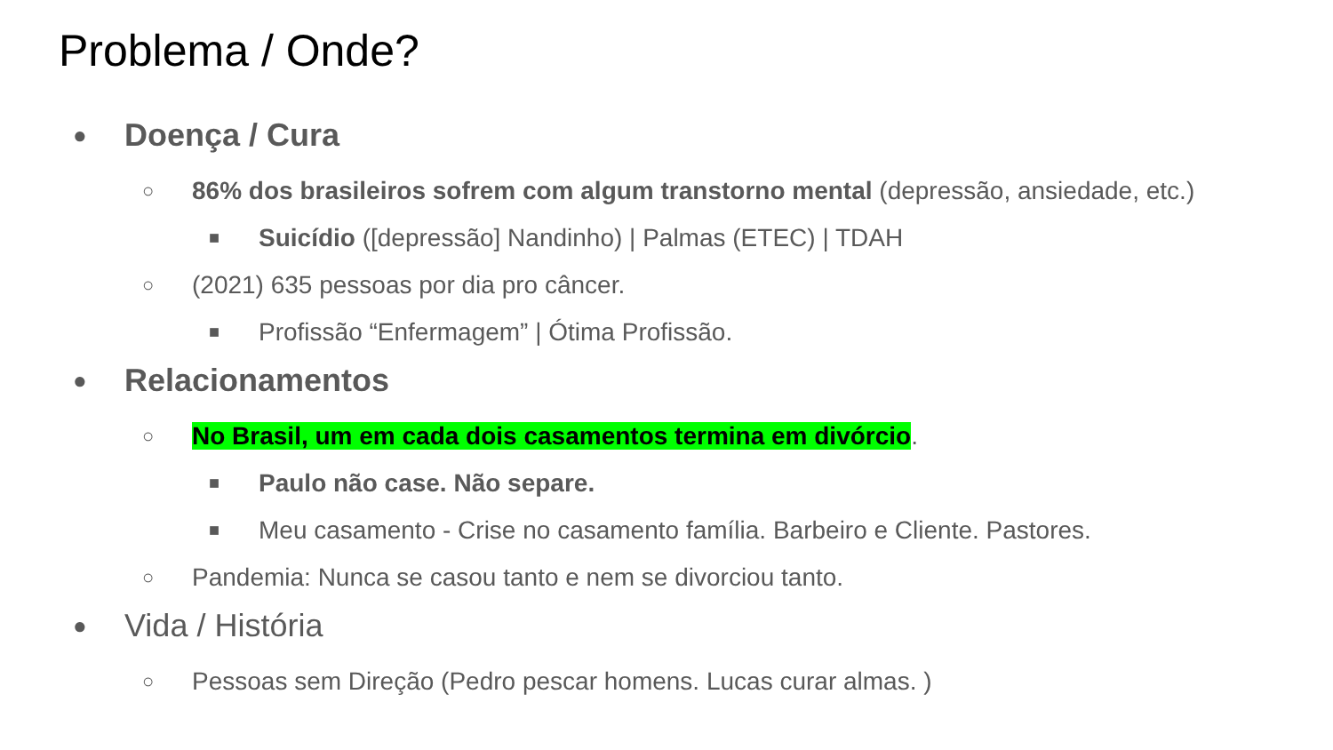Problema / Onde?
● Doença / Cura
○ 86% dos brasileiros sofrem com algum transtorno mental (depressão, ansiedade, etc.)
■ Suicídio ([depressão] Nandinho) | Palmas (ETEC) | TDAH
○ (2021) 635 pessoas por dia pro câncer.
■ Profissão “Enfermagem” | Ótima Profissão.
● Relacionamentos
○ No Brasil, um em cada dois casamentos termina em divórcio.
■ Paulo não case. Não separe.
■ Meu casamento - Crise no casamento família. Barbeiro e Cliente. Pastores.
○ Pandemia: Nunca se casou tanto e nem se divorciou tanto.
● Vida / História
○ Pessoas sem Direção (Pedro pescar homens. Lucas curar almas. )